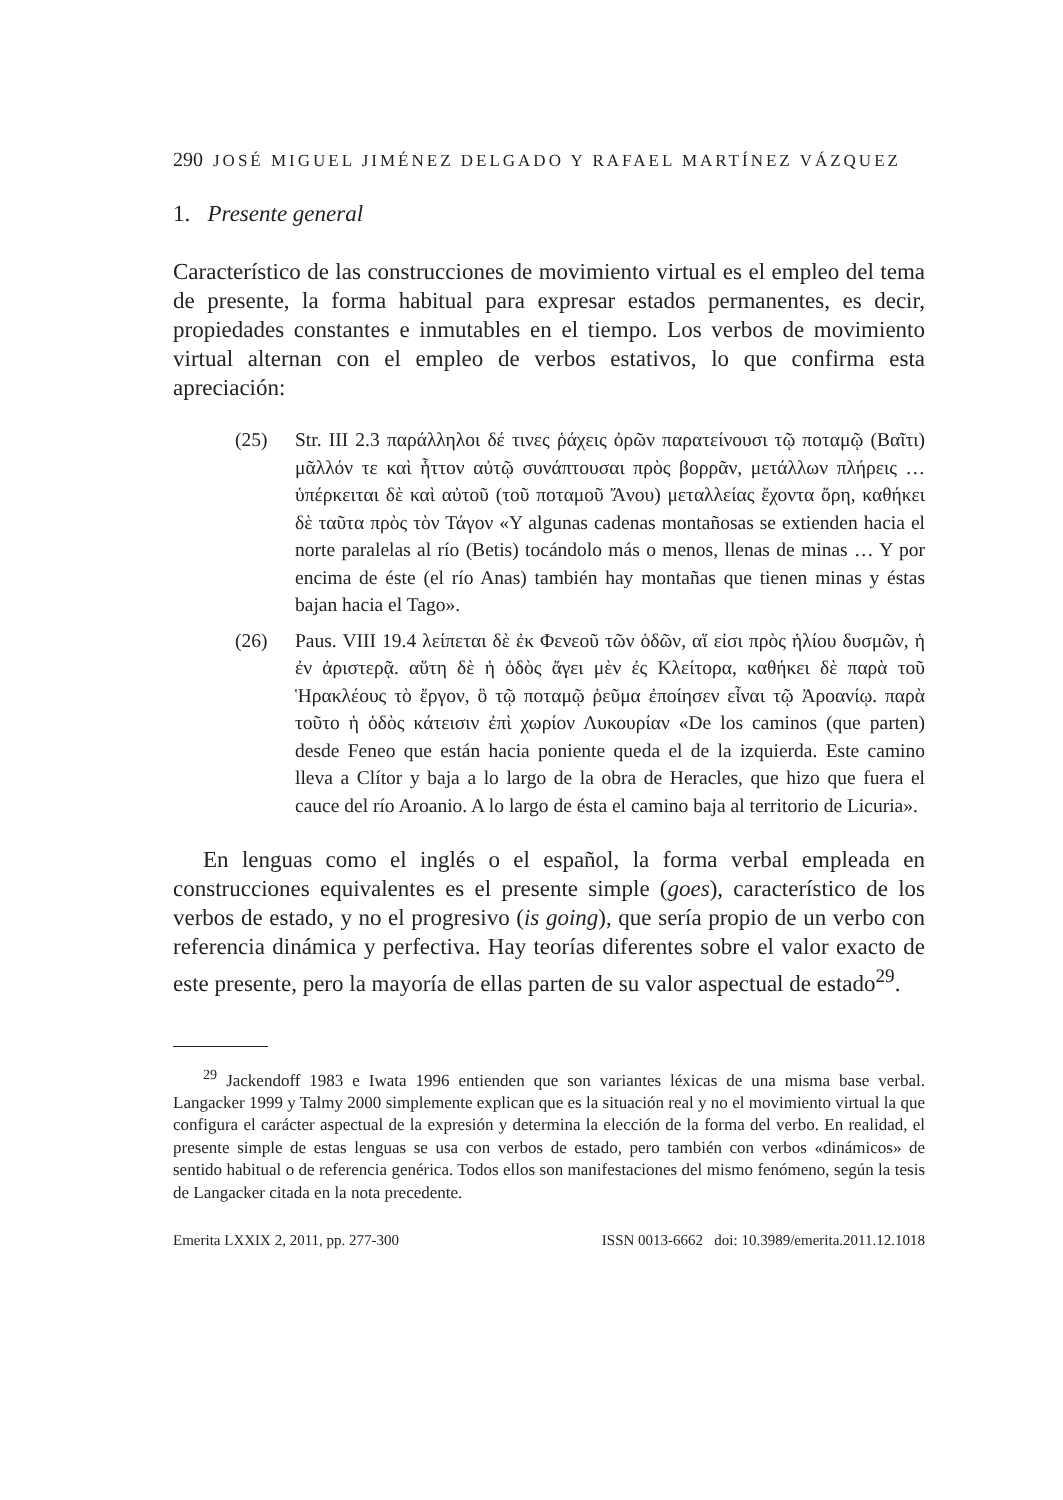290 JOSÉ MIGUEL JIMÉNEZ DELGADO Y RAFAEL MARTÍNEZ VÁZQUEZ
1. Presente general
Característico de las construcciones de movimiento virtual es el empleo del tema de presente, la forma habitual para expresar estados permanentes, es decir, propiedades constantes e inmutables en el tiempo. Los verbos de movimiento virtual alternan con el empleo de verbos estativos, lo que confirma esta apreciación:
(25) Str. III 2.3 παράλληλοι δέ τινες ῥάχεις ὀρῶν παρατείνουσι τῷ ποταμῷ (Βαῖτι) μᾶλλόν τε καὶ ἧττον αὐτῷ συνάπτουσαι πρὸς βορρᾶν, μετάλλων πλήρεις … ὑπέρκειται δὲ καὶ αὐτοῦ (τοῦ ποταμοῦ Ἄνου) μεταλλείας ἔχοντα ὄρη, καθήκει δὲ ταῦτα πρὸς τὸν Τάγον «Y algunas cadenas montañosas se extienden hacia el norte paralelas al río (Betis) tocándolo más o menos, llenas de minas … Y por encima de éste (el río Anas) también hay montañas que tienen minas y éstas bajan hacia el Tago».
(26) Paus. VIII 19.4 λείπεται δὲ ἐκ Φενεοῦ τῶν ὁδῶν, αἵ εἰσι πρὸς ἡλίου δυσμῶν, ἡ ἐν ἀριστερᾷ. αὕτη δὲ ἡ ὁδὸς ἄγει μὲν ἐς Κλείτορα, καθήκει δὲ παρὰ τοῦ Ἡρακλέους τὸ ἔργον, ὃ τῷ ποταμῷ ῥεῦμα ἐποίησεν εἶναι τῷ Ἀροανίῳ. παρὰ τοῦτο ἡ ὁδὸς κάτεισιν ἐπὶ χωρίον Λυκουρίαν «De los caminos (que parten) desde Feneo que están hacia poniente queda el de la izquierda. Este camino lleva a Clítor y baja a lo largo de la obra de Heracles, que hizo que fuera el cauce del río Aroanio. A lo largo de ésta el camino baja al territorio de Licuria».
En lenguas como el inglés o el español, la forma verbal empleada en construcciones equivalentes es el presente simple (goes), característico de los verbos de estado, y no el progresivo (is going), que sería propio de un verbo con referencia dinámica y perfectiva. Hay teorías diferentes sobre el valor exacto de este presente, pero la mayoría de ellas parten de su valor aspectual de estado<sup>29</sup>.
<sup>29</sup> Jackendoff 1983 e Iwata 1996 entienden que son variantes léxicas de una misma base verbal. Langacker 1999 y Talmy 2000 simplemente explican que es la situación real y no el movimiento virtual la que configura el carácter aspectual de la expresión y determina la elección de la forma del verbo. En realidad, el presente simple de estas lenguas se usa con verbos de estado, pero también con verbos «dinámicos» de sentido habitual o de referencia genérica. Todos ellos son manifestaciones del mismo fenómeno, según la tesis de Langacker citada en la nota precedente.
Emerita LXXIX 2, 2011, pp. 277-300 ISSN 0013-6662 doi: 10.3989/emerita.2011.12.1018